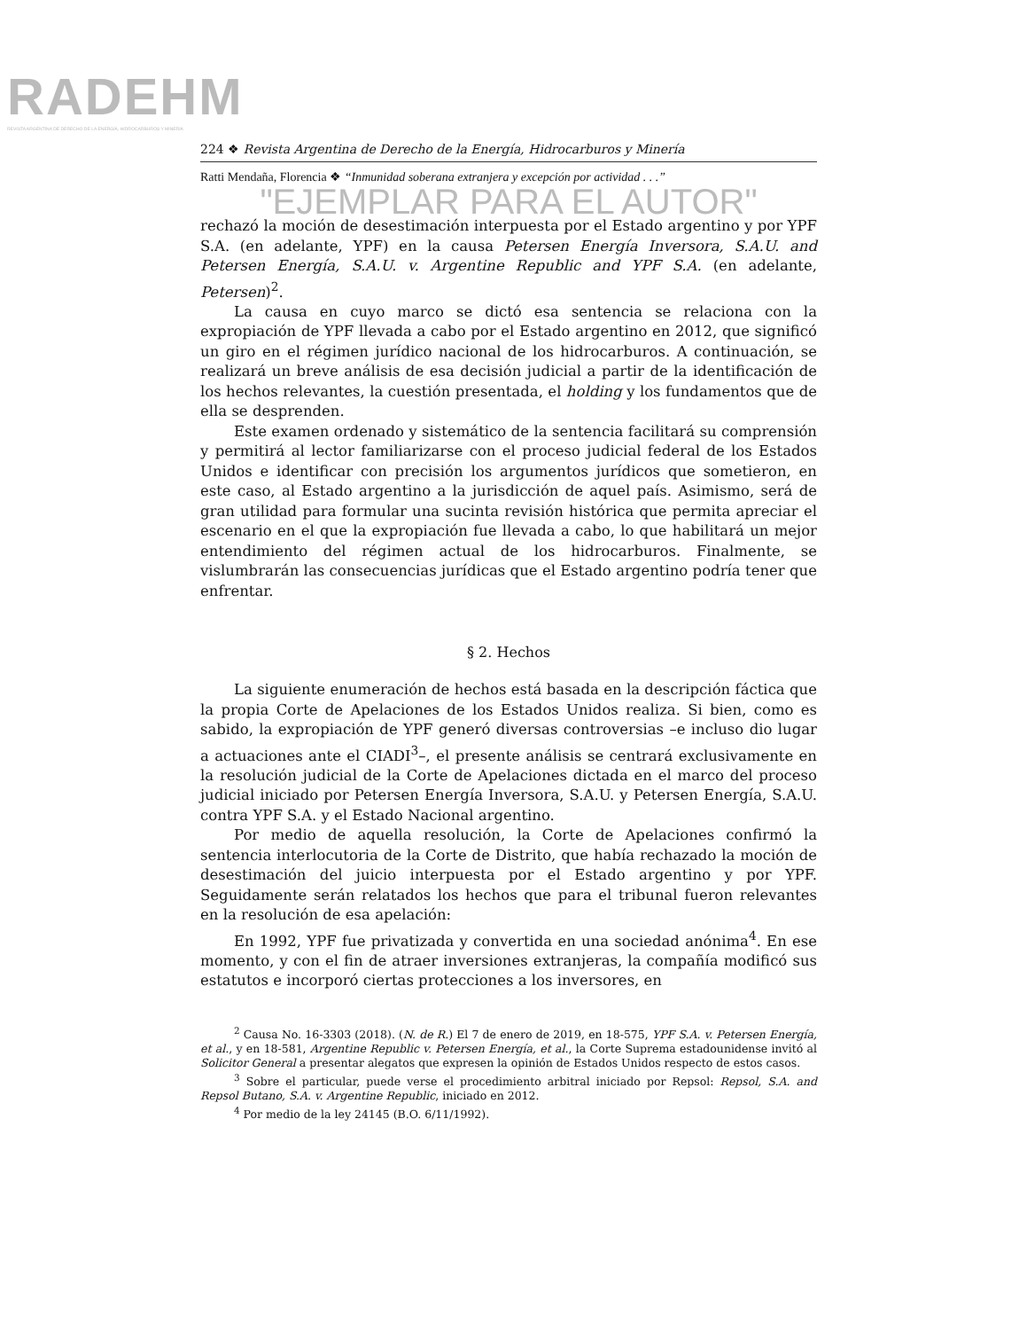RADEHM
REVISTA ARGENTINA DE DERECHO DE LA ENERGÍA, HIDROCARBUROS Y MINERÍA
224 ❖ Revista Argentina de Derecho de la Energía, Hidrocarburos y Minería
Ratti Mendaña, Florencia ❖ “Inmunidad soberana extranjera y excepción por actividad . . .”
"EJEMPLAR PARA EL AUTOR"
rechazó la moción de desestimación interpuesta por el Estado argentino y por YPF S.A. (en adelante, YPF) en la causa Petersen Energía Inversora, S.A.U. and Petersen Energía, S.A.U. v. Argentine Republic and YPF S.A. (en adelante, Petersen)<sup>2</sup>.
La causa en cuyo marco se dictó esa sentencia se relaciona con la expropiación de YPF llevada a cabo por el Estado argentino en 2012, que significó un giro en el régimen jurídico nacional de los hidrocarburos. A continuación, se realizará un breve análisis de esa decisión judicial a partir de la identificación de los hechos relevantes, la cuestión presentada, el holding y los fundamentos que de ella se desprenden.
Este examen ordenado y sistemático de la sentencia facilitará su comprensión y permitirá al lector familiarizarse con el proceso judicial federal de los Estados Unidos e identificar con precisión los argumentos jurídicos que sometieron, en este caso, al Estado argentino a la jurisdicción de aquel país. Asimismo, será de gran utilidad para formular una sucinta revisión histórica que permita apreciar el escenario en el que la expropiación fue llevada a cabo, lo que habilitará un mejor entendimiento del régimen actual de los hidrocarburos. Finalmente, se vislumbrarán las consecuencias jurídicas que el Estado argentino podría tener que enfrentar.
§ 2. Hechos
La siguiente enumeración de hechos está basada en la descripción fáctica que la propia Corte de Apelaciones de los Estados Unidos realiza. Si bien, como es sabido, la expropiación de YPF generó diversas controversias –e incluso dio lugar a actuaciones ante el CIADI<sup>3</sup>–, el presente análisis se centrará exclusivamente en la resolución judicial de la Corte de Apelaciones dictada en el marco del proceso judicial iniciado por Petersen Energía Inversora, S.A.U. y Petersen Energía, S.A.U. contra YPF S.A. y el Estado Nacional argentino.
Por medio de aquella resolución, la Corte de Apelaciones confirmó la sentencia interlocutoria de la Corte de Distrito, que había rechazado la moción de desestimación del juicio interpuesta por el Estado argentino y por YPF. Seguidamente serán relatados los hechos que para el tribunal fueron relevantes en la resolución de esa apelación:
En 1992, YPF fue privatizada y convertida en una sociedad anónima<sup>4</sup>. En ese momento, y con el fin de atraer inversiones extranjeras, la compañía modificó sus estatutos e incorporó ciertas protecciones a los inversores, en
<sup>2</sup> Causa No. 16-3303 (2018). (N. de R.) El 7 de enero de 2019, en 18-575, YPF S.A. v. Petersen Energía, et al., y en 18-581, Argentine Republic v. Petersen Energía, et al., la Corte Suprema estadounidense invitó al Solicitor General a presentar alegatos que expresen la opinión de Estados Unidos respecto de estos casos.
<sup>3</sup> Sobre el particular, puede verse el procedimiento arbitral iniciado por Repsol: Repsol, S.A. and Repsol Butano, S.A. v. Argentine Republic, iniciado en 2012.
<sup>4</sup> Por medio de la ley 24145 (B.O. 6/11/1992).